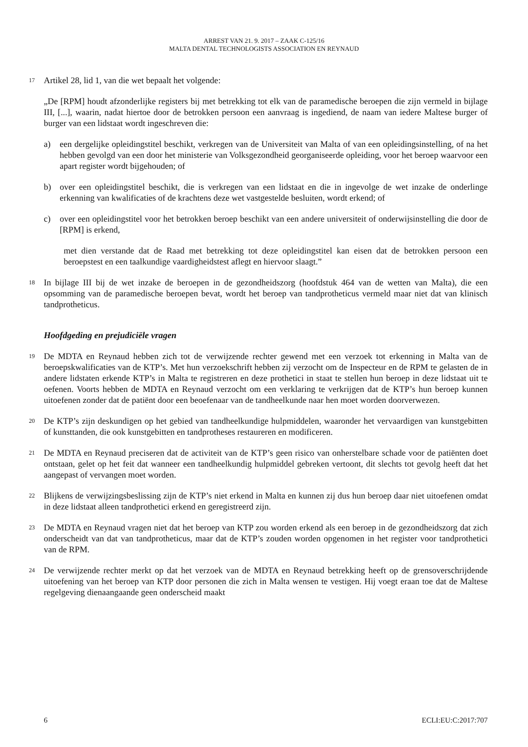ARREST VAN 21. 9. 2017 – ZAAK C-125/16
MALTA DENTAL TECHNOLOGISTS ASSOCIATION EN REYNAUD
17
Artikel 28, lid 1, van die wet bepaalt het volgende:
„De [RPM] houdt afzonderlijke registers bij met betrekking tot elk van de paramedische beroepen die zijn vermeld in bijlage III, [...], waarin, nadat hiertoe door de betrokken persoon een aanvraag is ingediend, de naam van iedere Maltese burger of burger van een lidstaat wordt ingeschreven die:
a) een dergelijke opleidingstitel beschikt, verkregen van de Universiteit van Malta of van een opleidingsinstelling, of na het hebben gevolgd van een door het ministerie van Volksgezondheid georganiseerde opleiding, voor het beroep waarvoor een apart register wordt bijgehouden; of
b) over een opleidingstitel beschikt, die is verkregen van een lidstaat en die in ingevolge de wet inzake de onderlinge erkenning van kwalificaties of de krachtens deze wet vastgestelde besluiten, wordt erkend; of
c) over een opleidingstitel voor het betrokken beroep beschikt van een andere universiteit of onderwijsinstelling die door de [RPM] is erkend,
met dien verstande dat de Raad met betrekking tot deze opleidingstitel kan eisen dat de betrokken persoon een beroepstest en een taalkundige vaardigheidstest aflegt en hiervoor slaagt.”
18
In bijlage III bij de wet inzake de beroepen in de gezondheidszorg (hoofdstuk 464 van de wetten van Malta), die een opsomming van de paramedische beroepen bevat, wordt het beroep van tandprotheticus vermeld maar niet dat van klinisch tandprotheticus.
Hoofdgeding en prejudiciële vragen
19
De MDTA en Reynaud hebben zich tot de verwijzende rechter gewend met een verzoek tot erkenning in Malta van de beroepskwalificaties van de KTP’s. Met hun verzoekschrift hebben zij verzocht om de Inspecteur en de RPM te gelasten de in andere lidstaten erkende KTP’s in Malta te registreren en deze prothetici in staat te stellen hun beroep in deze lidstaat uit te oefenen. Voorts hebben de MDTA en Reynaud verzocht om een verklaring te verkrijgen dat de KTP’s hun beroep kunnen uitoefenen zonder dat de patiënt door een beoefenaar van de tandheelkunde naar hen moet worden doorverwezen.
20
De KTP’s zijn deskundigen op het gebied van tandheelkundige hulpmiddelen, waaronder het vervaardigen van kunstgebitten of kunsttanden, die ook kunstgebitten en tandprotheses restaureren en modificeren.
21
De MDTA en Reynaud preciseren dat de activiteit van de KTP’s geen risico van onherstelbare schade voor de patiënten doet ontstaan, gelet op het feit dat wanneer een tandheelkundig hulpmiddel gebreken vertoont, dit slechts tot gevolg heeft dat het aangepast of vervangen moet worden.
22
Blijkens de verwijzingsbeslissing zijn de KTP’s niet erkend in Malta en kunnen zij dus hun beroep daar niet uitoefenen omdat in deze lidstaat alleen tandprothetici erkend en geregistreerd zijn.
23
De MDTA en Reynaud vragen niet dat het beroep van KTP zou worden erkend als een beroep in de gezondheidszorg dat zich onderscheidt van dat van tandprotheticus, maar dat de KTP’s zouden worden opgenomen in het register voor tandprothetici van de RPM.
24
De verwijzende rechter merkt op dat het verzoek van de MDTA en Reynaud betrekking heeft op de grensoverschrijdende uitoefening van het beroep van KTP door personen die zich in Malta wensen te vestigen. Hij voegt eraan toe dat de Maltese regelgeving dienaangaande geen onderscheid maakt
6 ECLI:EU:C:2017:707